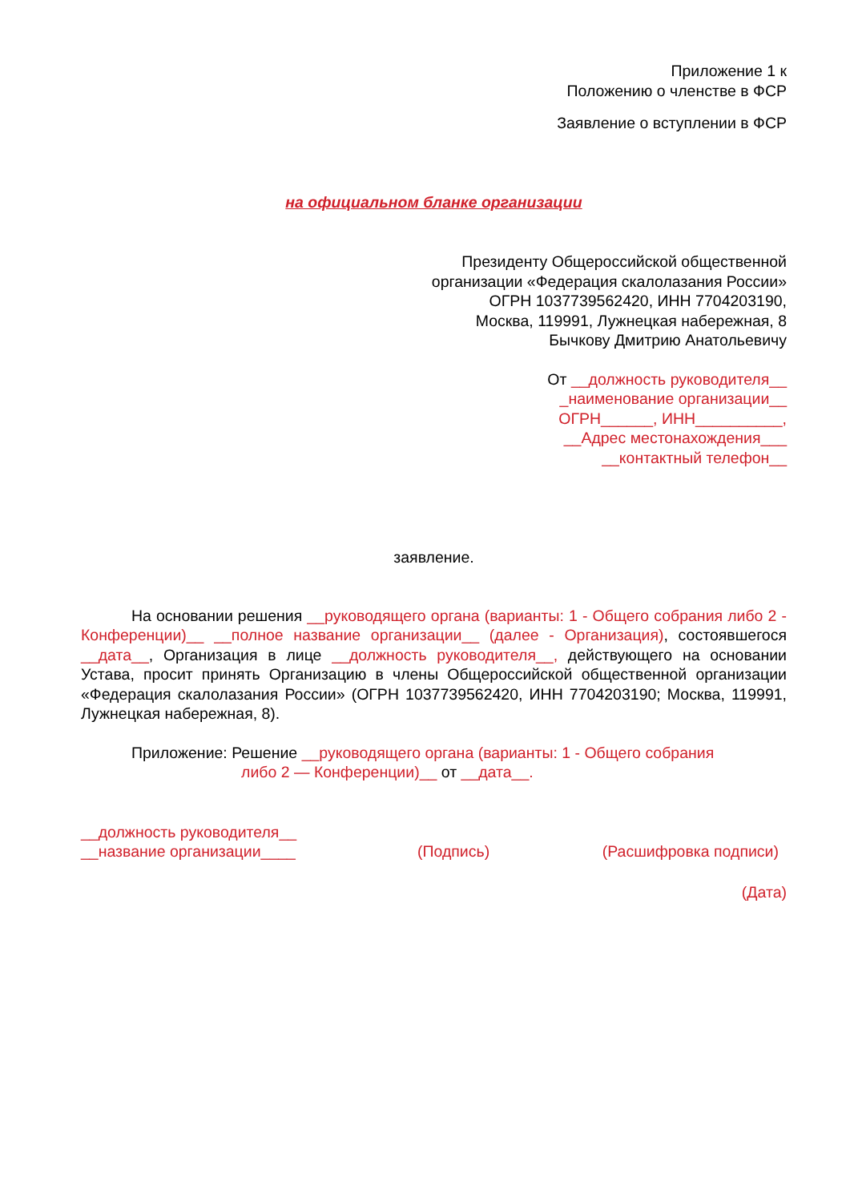Приложение 1 к
Положению о членстве в ФСР
Заявление о вступлении в ФСР
на официальном бланке организации
Президенту Общероссийской общественной
организации «Федерация скалолазания России»
ОГРН 1037739562420, ИНН 7704203190,
Москва, 119991, Лужнецкая набережная, 8
Бычкову Дмитрию Анатольевичу
От __должность руководителя__
_наименование организации__
ОГРН______, ИНН__________,
__Адрес местонахождения___
__контактный телефон__
заявление.
На основании решения __руководящего органа (варианты: 1 - Общего собрания либо 2 - Конференции)__ __полное название организации__ (далее - Организация), состоявшегося __дата__, Организация в лице __должность руководителя__, действующего на основании Устава, просит принять Организацию в члены Общероссийской общественной организации «Федерация скалолазания России» (ОГРН 1037739562420, ИНН 7704203190; Москва, 119991, Лужнецкая набережная, 8).
Приложение: Решение __руководящего органа (варианты: 1 - Общего собрания
либо 2 — Конференции)__ от __дата__.
__должность руководителя__
__название организации____
(Подпись)
(Расшифровка подписи)
(Дата)